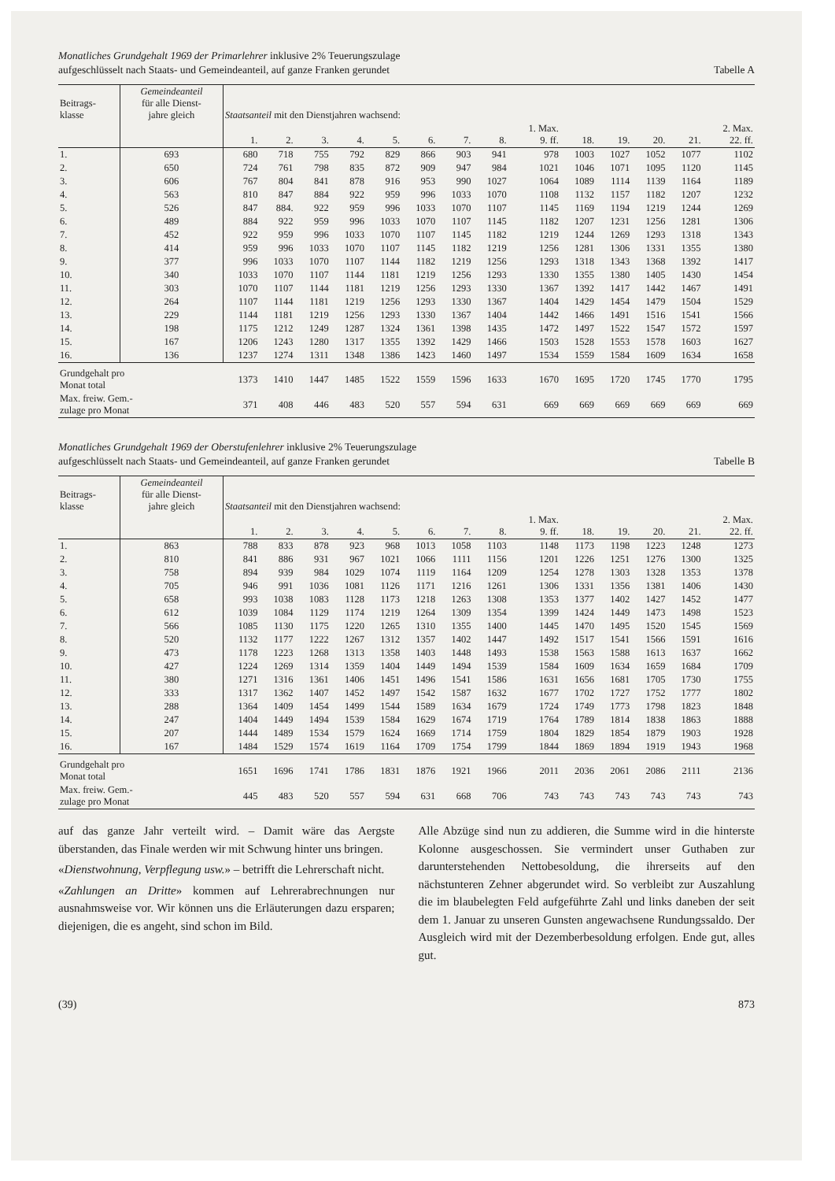Monatliches Grundgehalt 1969 der Primarlehrer inklusive 2% Teuerungszulage
aufgeschlüsselt nach Staats- und Gemeindeanteil, auf ganze Franken gerundet
Tabelle A
| Beitrags- klasse | Gemeindeanteil für alle Dienst- jahre gleich | Staatsanteil mit den Dienstjahren wachsend: | | | | | | | | | | | | | |
| --- | --- | --- | --- | --- | --- | --- | --- | --- | --- | --- | --- | --- | --- | --- | --- |
| | | 1. | 2. | 3. | 4. | 5. | 6. | 7. | 8. | 1. Max. 9. ff. | 18. | 19. | 20. | 21. | 2. Max. 22. ff. |
| 1. | 693 | 680 | 718 | 755 | 792 | 829 | 866 | 903 | 941 | 978 | 1003 | 1027 | 1052 | 1077 | 1102 |
| 2. | 650 | 724 | 761 | 798 | 835 | 872 | 909 | 947 | 984 | 1021 | 1046 | 1071 | 1095 | 1120 | 1145 |
| 3. | 606 | 767 | 804 | 841 | 878 | 916 | 953 | 990 | 1027 | 1064 | 1089 | 1114 | 1139 | 1164 | 1189 |
| 4. | 563 | 810 | 847 | 884 | 922 | 959 | 996 | 1033 | 1070 | 1108 | 1132 | 1157 | 1182 | 1207 | 1232 |
| 5. | 526 | 847 | 884. | 922 | 959 | 996 | 1033 | 1070 | 1107 | 1145 | 1169 | 1194 | 1219 | 1244 | 1269 |
| 6. | 489 | 884 | 922 | 959 | 996 | 1033 | 1070 | 1107 | 1145 | 1182 | 1207 | 1231 | 1256 | 1281 | 1306 |
| 7. | 452 | 922 | 959 | 996 | 1033 | 1070 | 1107 | 1145 | 1182 | 1219 | 1244 | 1269 | 1293 | 1318 | 1343 |
| 8. | 414 | 959 | 996 | 1033 | 1070 | 1107 | 1145 | 1182 | 1219 | 1256 | 1281 | 1306 | 1331 | 1355 | 1380 |
| 9. | 377 | 996 | 1033 | 1070 | 1107 | 1144 | 1182 | 1219 | 1256 | 1293 | 1318 | 1343 | 1368 | 1392 | 1417 |
| 10. | 340 | 1033 | 1070 | 1107 | 1144 | 1181 | 1219 | 1256 | 1293 | 1330 | 1355 | 1380 | 1405 | 1430 | 1454 |
| 11. | 303 | 1070 | 1107 | 1144 | 1181 | 1219 | 1256 | 1293 | 1330 | 1367 | 1392 | 1417 | 1442 | 1467 | 1491 |
| 12. | 264 | 1107 | 1144 | 1181 | 1219 | 1256 | 1293 | 1330 | 1367 | 1404 | 1429 | 1454 | 1479 | 1504 | 1529 |
| 13. | 229 | 1144 | 1181 | 1219 | 1256 | 1293 | 1330 | 1367 | 1404 | 1442 | 1466 | 1491 | 1516 | 1541 | 1566 |
| 14. | 198 | 1175 | 1212 | 1249 | 1287 | 1324 | 1361 | 1398 | 1435 | 1472 | 1497 | 1522 | 1547 | 1572 | 1597 |
| 15. | 167 | 1206 | 1243 | 1280 | 1317 | 1355 | 1392 | 1429 | 1466 | 1503 | 1528 | 1553 | 1578 | 1603 | 1627 |
| 16. | 136 | 1237 | 1274 | 1311 | 1348 | 1386 | 1423 | 1460 | 1497 | 1534 | 1559 | 1584 | 1609 | 1634 | 1658 |
| Grundgehalt pro Monat total | | 1373 | 1410 | 1447 | 1485 | 1522 | 1559 | 1596 | 1633 | 1670 | 1695 | 1720 | 1745 | 1770 | 1795 |
| Max. freiw. Gem.- zulage pro Monat | | 371 | 408 | 446 | 483 | 520 | 557 | 594 | 631 | 669 | 669 | 669 | 669 | 669 | 669 |
Monatliches Grundgehalt 1969 der Oberstufenlehrer inklusive 2% Teuerungszulage
aufgeschlüsselt nach Staats- und Gemeindeanteil, auf ganze Franken gerundet
Tabelle B
| Beitrags- klasse | Gemeindeanteil für alle Dienst- jahre gleich | Staatsanteil mit den Dienstjahren wachsend: | | | | | | | | | | | | | |
| --- | --- | --- | --- | --- | --- | --- | --- | --- | --- | --- | --- | --- | --- | --- | --- |
| | | 1. | 2. | 3. | 4. | 5. | 6. | 7. | 8. | 1. Max. 9. ff. | 18. | 19. | 20. | 21. | 2. Max. 22. ff. |
| 1. | 863 | 788 | 833 | 878 | 923 | 968 | 1013 | 1058 | 1103 | 1148 | 1173 | 1198 | 1223 | 1248 | 1273 |
| 2. | 810 | 841 | 886 | 931 | 967 | 1021 | 1066 | 1111 | 1156 | 1201 | 1226 | 1251 | 1276 | 1300 | 1325 |
| 3. | 758 | 894 | 939 | 984 | 1029 | 1074 | 1119 | 1164 | 1209 | 1254 | 1278 | 1303 | 1328 | 1353 | 1378 |
| 4. | 705 | 946 | 991 | 1036 | 1081 | 1126 | 1171 | 1216 | 1261 | 1306 | 1331 | 1356 | 1381 | 1406 | 1430 |
| 5. | 658 | 993 | 1038 | 1083 | 1128 | 1173 | 1218 | 1263 | 1308 | 1353 | 1377 | 1402 | 1427 | 1452 | 1477 |
| 6. | 612 | 1039 | 1084 | 1129 | 1174 | 1219 | 1264 | 1309 | 1354 | 1399 | 1424 | 1449 | 1473 | 1498 | 1523 |
| 7. | 566 | 1085 | 1130 | 1175 | 1220 | 1265 | 1310 | 1355 | 1400 | 1445 | 1470 | 1495 | 1520 | 1545 | 1569 |
| 8. | 520 | 1132 | 1177 | 1222 | 1267 | 1312 | 1357 | 1402 | 1447 | 1492 | 1517 | 1541 | 1566 | 1591 | 1616 |
| 9. | 473 | 1178 | 1223 | 1268 | 1313 | 1358 | 1403 | 1448 | 1493 | 1538 | 1563 | 1588 | 1613 | 1637 | 1662 |
| 10. | 427 | 1224 | 1269 | 1314 | 1359 | 1404 | 1449 | 1494 | 1539 | 1584 | 1609 | 1634 | 1659 | 1684 | 1709 |
| 11. | 380 | 1271 | 1316 | 1361 | 1406 | 1451 | 1496 | 1541 | 1586 | 1631 | 1656 | 1681 | 1705 | 1730 | 1755 |
| 12. | 333 | 1317 | 1362 | 1407 | 1452 | 1497 | 1542 | 1587 | 1632 | 1677 | 1702 | 1727 | 1752 | 1777 | 1802 |
| 13. | 288 | 1364 | 1409 | 1454 | 1499 | 1544 | 1589 | 1634 | 1679 | 1724 | 1749 | 1773 | 1798 | 1823 | 1848 |
| 14. | 247 | 1404 | 1449 | 1494 | 1539 | 1584 | 1629 | 1674 | 1719 | 1764 | 1789 | 1814 | 1838 | 1863 | 1888 |
| 15. | 207 | 1444 | 1489 | 1534 | 1579 | 1624 | 1669 | 1714 | 1759 | 1804 | 1829 | 1854 | 1879 | 1903 | 1928 |
| 16. | 167 | 1484 | 1529 | 1574 | 1619 | 1164 | 1709 | 1754 | 1799 | 1844 | 1869 | 1894 | 1919 | 1943 | 1968 |
| Grundgehalt pro Monat total | | 1651 | 1696 | 1741 | 1786 | 1831 | 1876 | 1921 | 1966 | 2011 | 2036 | 2061 | 2086 | 2111 | 2136 |
| Max. freiw. Gem.- zulage pro Monat | | 445 | 483 | 520 | 557 | 594 | 631 | 668 | 706 | 743 | 743 | 743 | 743 | 743 | 743 |
auf das ganze Jahr verteilt wird. – Damit wäre das Aergste überstanden, das Finale werden wir mit Schwung hinter uns bringen.
«Dienstwohnung, Verpflegung usw.» – betrifft die Lehrerschaft nicht.
«Zahlungen an Dritte» kommen auf Lehrerabrechnungen nur ausnahmsweise vor. Wir können uns die Erläuterungen dazu ersparen; diejenigen, die es angeht, sind schon im Bild.
Alle Abzüge sind nun zu addieren, die Summe wird in die hinterste Kolonne ausgeschossen. Sie vermindert unser Guthaben zur darunterstehenden Nettobesoldung, die ihrerseits auf den nächstunteren Zehner abgerundet wird. So verbleibt zur Auszahlung die im blaubelegten Feld aufgeführte Zahl und links daneben der seit dem 1. Januar zu unseren Gunsten angewachsene Rundungssaldo. Der Ausgleich wird mit der Dezemberbesoldung erfolgen. Ende gut, alles gut.
(39) 873